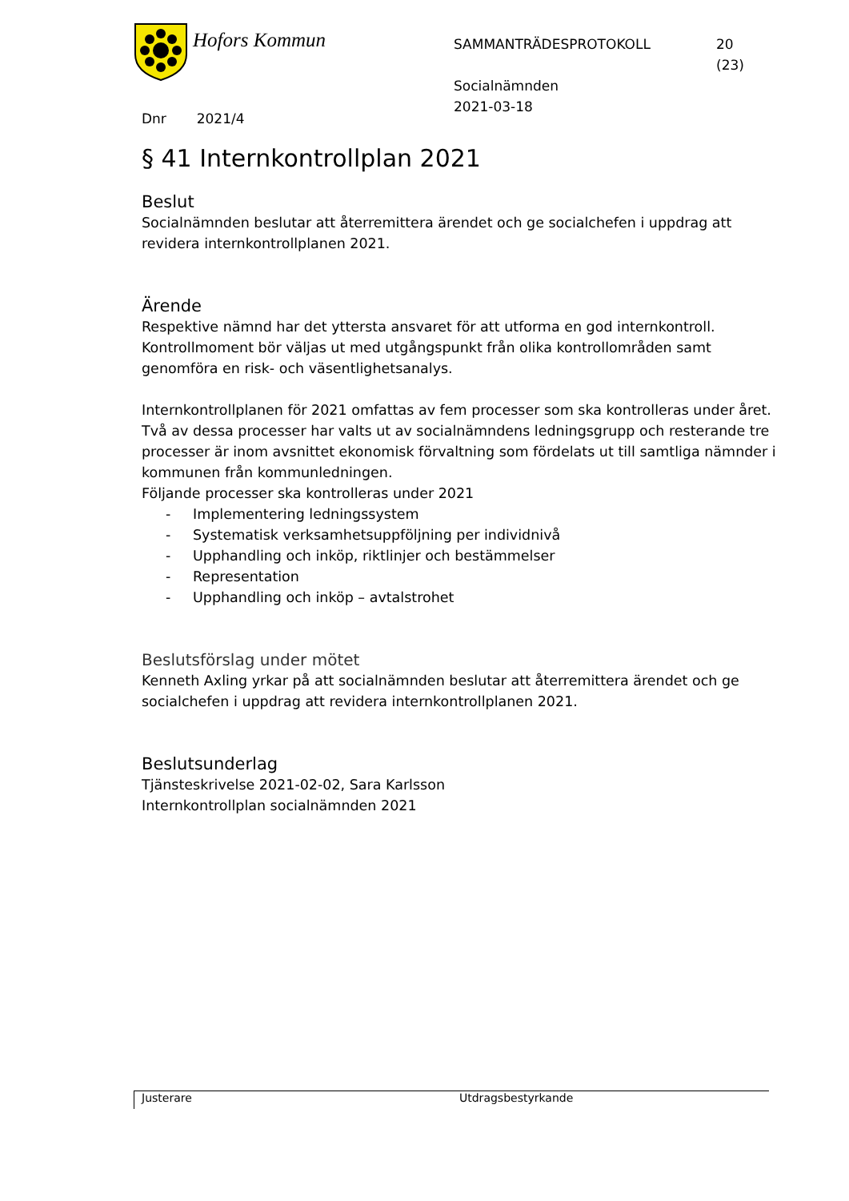Hofors Kommun
SAMMANTRÄDESPROTOKOLL
Socialnämnden
2021-03-18
20
(23)
Dnr 2021/4
§ 41 Internkontrollplan 2021
Beslut
Socialnämnden beslutar att återremittera ärendet och ge socialchefen i uppdrag att revidera internkontrollplanen 2021.
Ärende
Respektive nämnd har det yttersta ansvaret för att utforma en god internkontroll. Kontrollmoment bör väljas ut med utgångspunkt från olika kontrollområden samt genomföra en risk- och väsentlighetsanalys.
Internkontrollplanen för 2021 omfattas av fem processer som ska kontrolleras under året. Två av dessa processer har valts ut av socialnämndens ledningsgrupp och resterande tre processer är inom avsnittet ekonomisk förvaltning som fördelats ut till samtliga nämnder i kommunen från kommunledningen.
Följande processer ska kontrolleras under 2021
- Implementering ledningssystem
- Systematisk verksamhetsuppföljning per individnivå
- Upphandling och inköp, riktlinjer och bestämmelser
- Representation
- Upphandling och inköp – avtalstrohet
Beslutsförslag under mötet
Kenneth Axling yrkar på att socialnämnden beslutar att återremittera ärendet och ge socialchefen i uppdrag att revidera internkontrollplanen 2021.
Beslutsunderlag
Tjänsteskrivelse 2021-02-02, Sara Karlsson
Internkontrollplan socialnämnden 2021
Justerare Utdragsbestyrkande